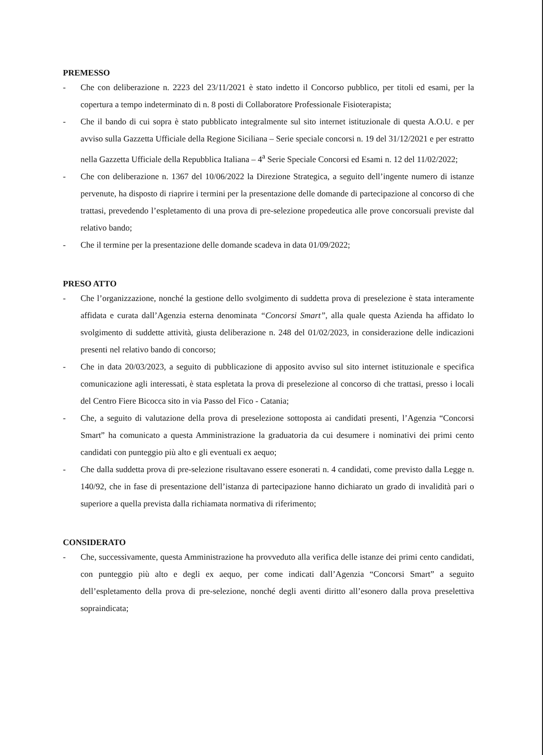PREMESSO
- Che con deliberazione n. 2223 del 23/11/2021 è stato indetto il Concorso pubblico, per titoli ed esami, per la copertura a tempo indeterminato di n. 8 posti di Collaboratore Professionale Fisioterapista;
- Che il bando di cui sopra è stato pubblicato integralmente sul sito internet istituzionale di questa A.O.U. e per avviso sulla Gazzetta Ufficiale della Regione Siciliana – Serie speciale concorsi n. 19 del 31/12/2021 e per estratto nella Gazzetta Ufficiale della Repubblica Italiana – 4<sup>a</sup> Serie Speciale Concorsi ed Esami n. 12 del 11/02/2022;
- Che con deliberazione n. 1367 del 10/06/2022 la Direzione Strategica, a seguito dell’ingente numero di istanze pervenute, ha disposto di riaprire i termini per la presentazione delle domande di partecipazione al concorso di che trattasi, prevedendo l’espletamento di una prova di pre-selezione propedeutica alle prove concorsuali previste dal relativo bando;
- Che il termine per la presentazione delle domande scadeva in data 01/09/2022;
PRESO ATTO
- Che l’organizzazione, nonché la gestione dello svolgimento di suddetta prova di preselezione è stata interamente affidata e curata dall’Agenzia esterna denominata “Concorsi Smart”, alla quale questa Azienda ha affidato lo svolgimento di suddette attività, giusta deliberazione n. 248 del 01/02/2023, in considerazione delle indicazioni presenti nel relativo bando di concorso;
- Che in data 20/03/2023, a seguito di pubblicazione di apposito avviso sul sito internet istituzionale e specifica comunicazione agli interessati, è stata espletata la prova di preselezione al concorso di che trattasi, presso i locali del Centro Fiere Bicocca sito in via Passo del Fico - Catania;
- Che, a seguito di valutazione della prova di preselezione sottoposta ai candidati presenti, l’Agenzia “Concorsi Smart” ha comunicato a questa Amministrazione la graduatoria da cui desumere i nominativi dei primi cento candidati con punteggio più alto e gli eventuali ex aequo;
- Che dalla suddetta prova di pre-selezione risultavano essere esonerati n. 4 candidati, come previsto dalla Legge n. 140/92, che in fase di presentazione dell’istanza di partecipazione hanno dichiarato un grado di invalidità pari o superiore a quella prevista dalla richiamata normativa di riferimento;
CONSIDERATO
- Che, successivamente, questa Amministrazione ha provveduto alla verifica delle istanze dei primi cento candidati, con punteggio più alto e degli ex aequo, per come indicati dall’Agenzia “Concorsi Smart” a seguito dell’espletamento della prova di pre-selezione, nonché degli aventi diritto all’esonero dalla prova preselettiva sopraindicata;